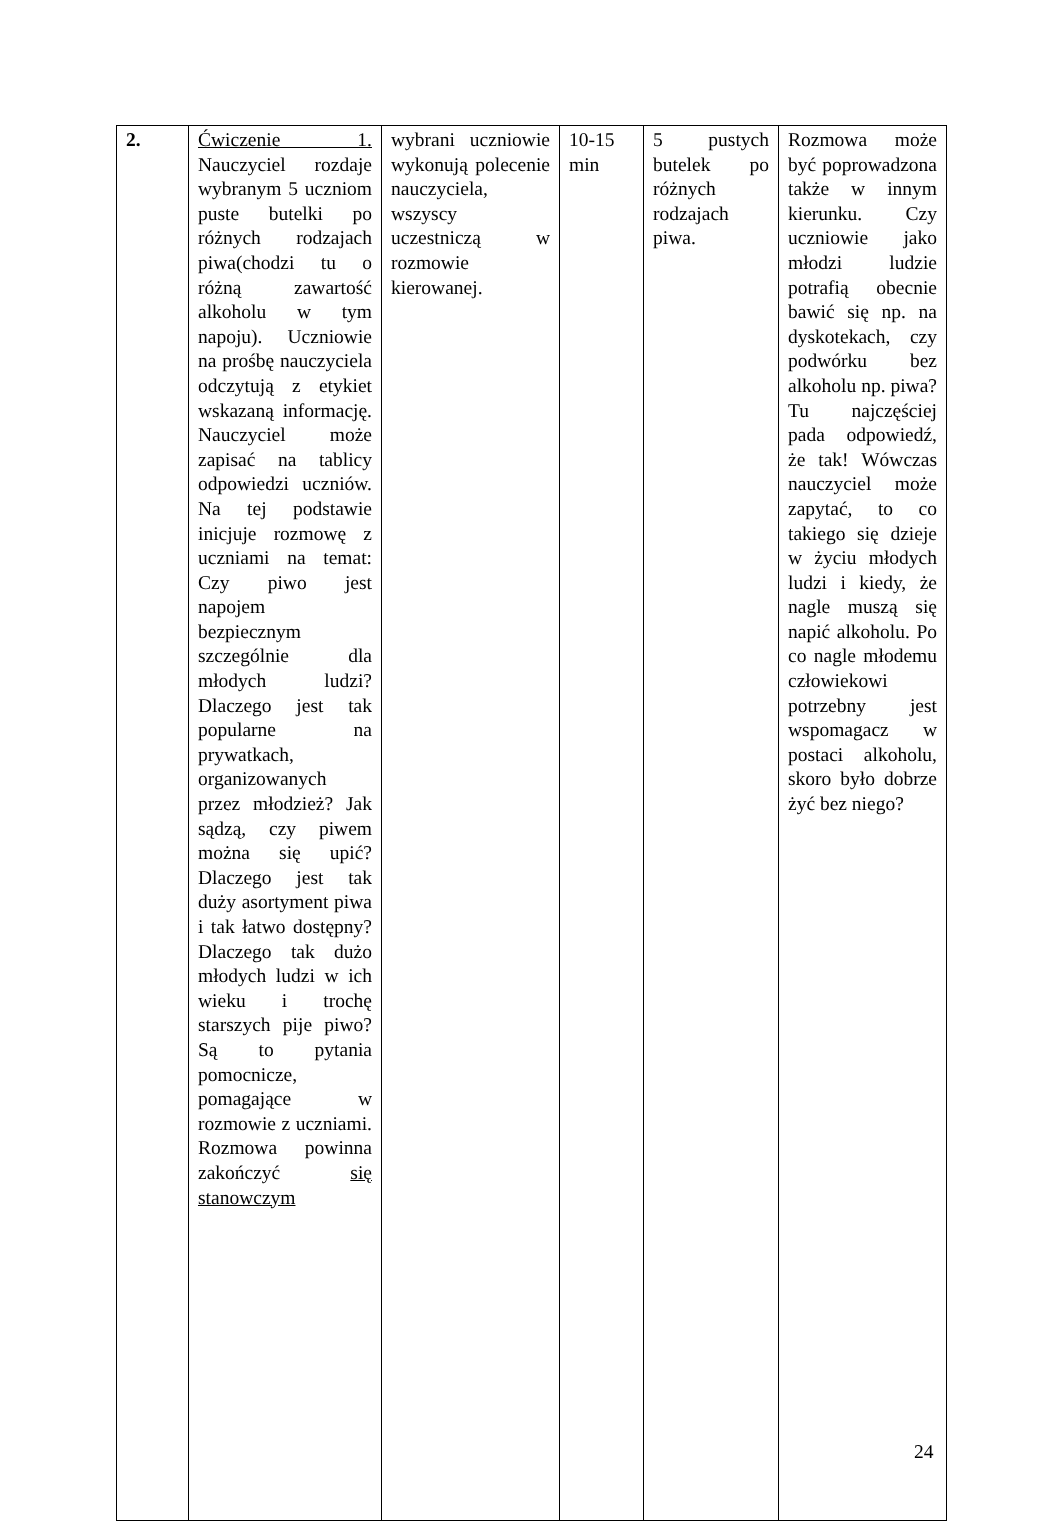| 2. | Ćwiczenie 1. Nauczyciel rozdaje wybranym 5 uczniom puste butelki po różnych rodzajach piwa(chodzi tu o różną zawartość alkoholu w tym napoju). Uczniowie na prośbę nauczyciela odczytują z etykiet wskazaną informację. Nauczyciel może zapisać na tablicy odpowiedzi uczniów. Na tej podstawie inicjuje rozmowę z uczniami na temat: Czy piwo jest napojem bezpiecznym szczególnie dla młodych ludzi? Dlaczego jest tak popularne na prywatkach, organizowanych przez młodzież? Jak sądzą, czy piwem można się upić? Dlaczego jest tak duży asortyment piwa i tak łatwo dostępny? Dlaczego tak dużo młodych ludzi w ich wieku i trochę starszych pije piwo? Są to pytania pomocnicze, pomagające w rozmowie z uczniami. Rozmowa powinna zakończyć się stanowczym | wybrani uczniowie wykonują polecenie nauczyciela, wszyscy uczestniczą w rozmowie kierowanej. | 10-15 min | 5 pustych butelek po różnych rodzajach piwa. | Rozmowa może być poprowadzona także w innym kierunku. Czy uczniowie jako młodzi ludzie potrafią obecnie bawić się np. na dyskotekach, czy podwórku bez alkoholu np. piwa? Tu najczęściej pada odpowiedź, że tak! Wówczas nauczyciel może zapytać, to co takiego się dzieje w życiu młodych ludzi i kiedy, że nagle muszą się napić alkoholu. Po co nagle młodemu człowiekowi potrzebny jest wspomagacz w postaci alkoholu, skoro było dobrze żyć bez niego? |
24